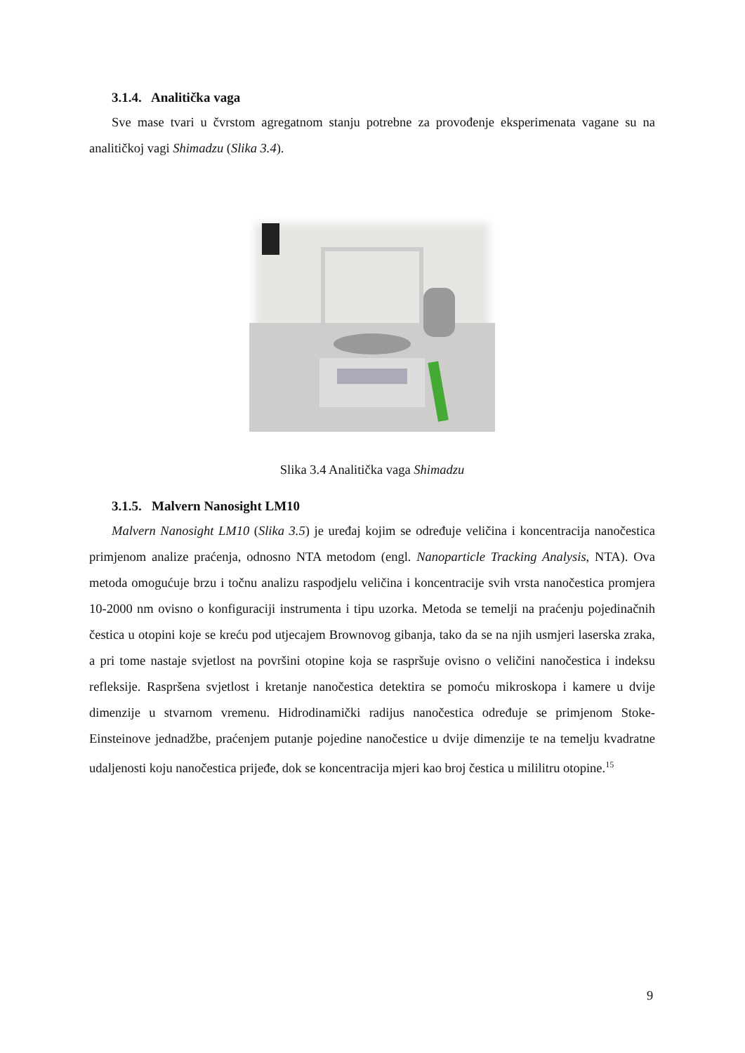3.1.4. Analitička vaga
Sve mase tvari u čvrstom agregatnom stanju potrebne za provođenje eksperimenata vagane su na analitičkoj vagi Shimadzu (Slika 3.4).
Slika 3.4 Analitička vaga Shimadzu
3.1.5. Malvern Nanosight LM10
Malvern Nanosight LM10 (Slika 3.5) je uređaj kojim se određuje veličina i koncentracija nanočestica primjenom analize praćenja, odnosno NTA metodom (engl. Nanoparticle Tracking Analysis, NTA). Ova metoda omogućuje brzu i točnu analizu raspodjelu veličina i koncentracije svih vrsta nanočestica promjera 10-2000 nm ovisno o konfiguraciji instrumenta i tipu uzorka. Metoda se temelji na praćenju pojedinačnih čestica u otopini koje se kreću pod utjecajem Brownovog gibanja, tako da se na njih usmjeri laserska zraka, a pri tome nastaje svjetlost na površini otopine koja se raspršuje ovisno o veličini nanočestica i indeksu refleksije. Raspršena svjetlost i kretanje nanočestica detektira se pomoću mikroskopa i kamere u dvije dimenzije u stvarnom vremenu. Hidrodinamički radijus nanočestica određuje se primjenom Stoke-Einsteinove jednadžbe, praćenjem putanje pojedine nanočestice u dvije dimenzije te na temelju kvadratne udaljenosti koju nanočestica prijeđe, dok se koncentracija mjeri kao broj čestica u mililitru otopine.<sup>15</sup>
9